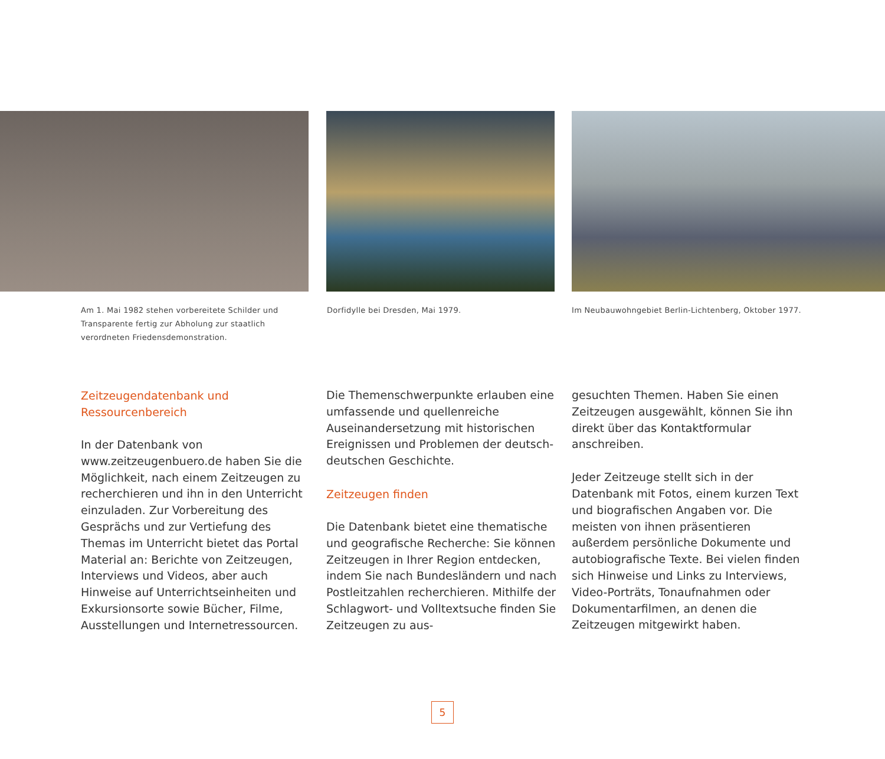Am 1. Mai 1982 stehen vorbereitete Schilder und Transparente fertig zur Abholung zur staatlich verordneten Friedensdemonstration.
Dorfidylle bei Dresden, Mai 1979. Im Neubauwohngebiet Berlin-Lichtenberg, Oktober 1977.
Zeitzeugendatenbank und Ressourcenbereich
In der Datenbank von www.zeitzeugenbuero.de haben Sie die Möglichkeit, nach einem Zeitzeugen zu recherchieren und ihn in den Unterricht einzuladen. Zur Vorbereitung des Gesprächs und zur Vertiefung des Themas im Unterricht bietet das Portal Material an: Berichte von Zeitzeugen, Interviews und Videos, aber auch Hinweise auf Unterrichtseinheiten und Exkursionsorte sowie Bücher, Filme, Ausstellungen und Internetressourcen.
Die Themenschwerpunkte erlauben eine umfassende und quellenreiche Auseinandersetzung mit historischen Ereignissen und Problemen der deutsch-deutschen Geschichte.
Zeitzeugen finden
Die Datenbank bietet eine thematische und geografische Recherche: Sie können Zeitzeugen in Ihrer Region entdecken, indem Sie nach Bundesländern und nach Postleitzahlen recherchieren. Mithilfe der Schlagwort- und Volltextsuche finden Sie Zeitzeugen zu aus-
gesuchten Themen. Haben Sie einen Zeitzeugen ausgewählt, können Sie ihn direkt über das Kontaktformular anschreiben.
Jeder Zeitzeuge stellt sich in der Datenbank mit Fotos, einem kurzen Text und biografischen Angaben vor. Die meisten von ihnen präsentieren außerdem persönliche Dokumente und autobiografische Texte. Bei vielen finden sich Hinweise und Links zu Interviews, Video-Porträts, Tonaufnahmen oder Dokumentarfilmen, an denen die Zeitzeugen mitgewirkt haben.
5